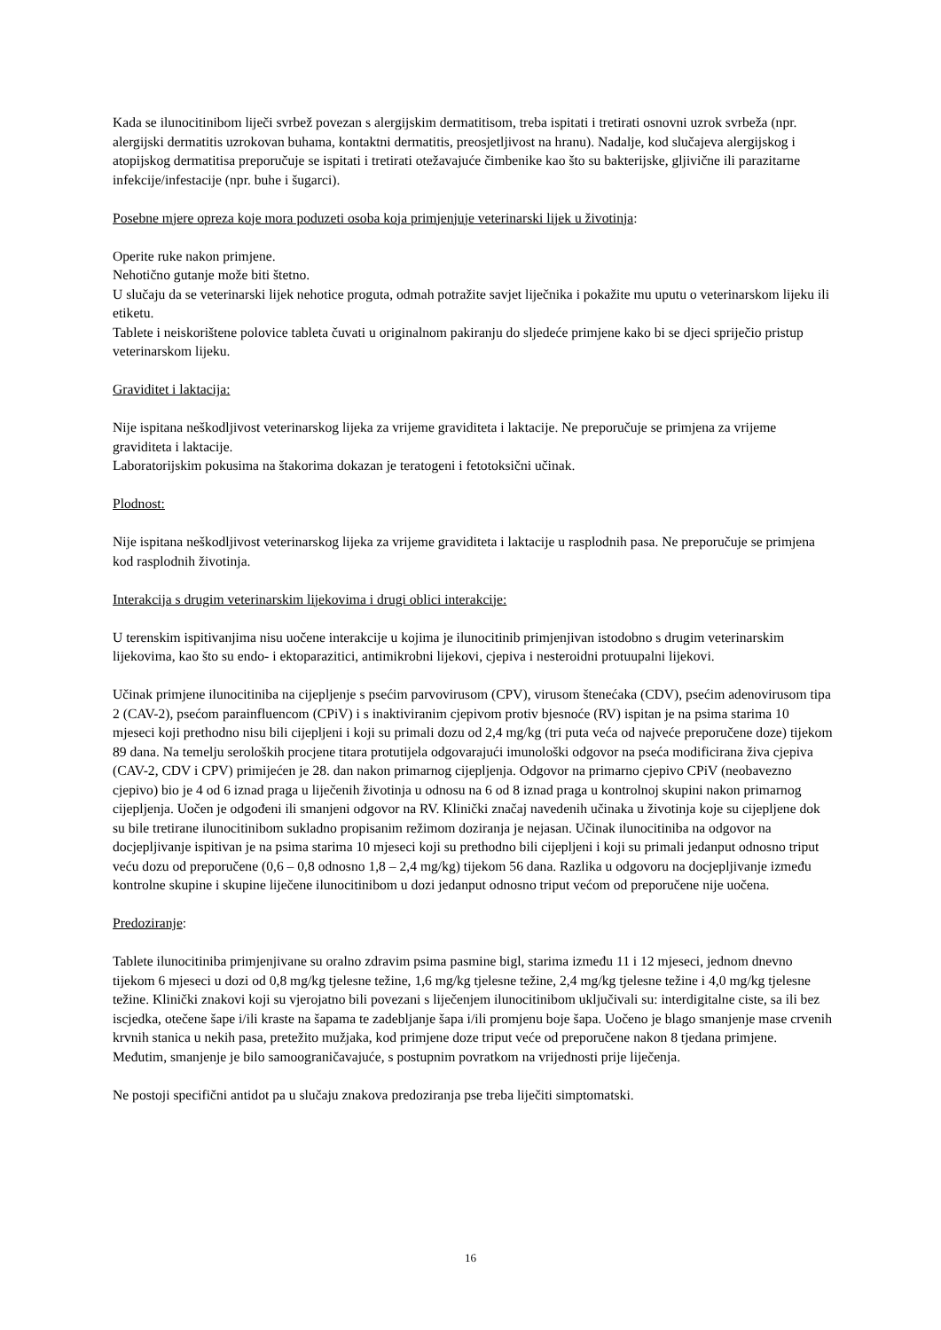Kada se ilunocitinibom liječi svrbež povezan s alergijskim dermatitisom, treba ispitati i tretirati osnovni uzrok svrbeža (npr. alergijski dermatitis uzrokovan buhama, kontaktni dermatitis, preosjetljivost na hranu). Nadalje, kod slučajeva alergijskog i atopijskog dermatitisa preporučuje se ispitati i tretirati otežavajuće čimbenike kao što su bakterijske, gljivične ili parazitarne infekcije/infestacije (npr. buhe i šugarci).
Posebne mjere opreza koje mora poduzeti osoba koja primjenjuje veterinarski lijek u životinja:
Operite ruke nakon primjene.
Nehotično gutanje može biti štetno.
U slučaju da se veterinarski lijek nehotice proguta, odmah potražite savjet liječnika i pokažite mu uputu o veterinarskom lijeku ili etiketu.
Tablete i neiskorištene polovice tableta čuvati u originalnom pakiranju do sljedeće primjene kako bi se djeci spriječio pristup veterinarskom lijeku.
Graviditet i laktacija:
Nije ispitana neškodljivost veterinarskog lijeka za vrijeme graviditeta i laktacije. Ne preporučuje se primjena za vrijeme graviditeta i laktacije.
Laboratorijskim pokusima na štakorima dokazan je teratogeni i fetotoksični učinak.
Plodnost:
Nije ispitana neškodljivost veterinarskog lijeka za vrijeme graviditeta i laktacije u rasplodnih pasa. Ne preporučuje se primjena kod rasplodnih životinja.
Interakcija s drugim veterinarskim lijekovima i drugi oblici interakcije:
U terenskim ispitivanjima nisu uočene interakcije u kojima je ilunocitinib primjenjivan istodobno s drugim veterinarskim lijekovima, kao što su endo- i ektoparazitici, antimikrobni lijekovi, cjepiva i nesteroidni protuupalni lijekovi.
Učinak primjene ilunocitiniba na cijepljenje s psećim parvovirusom (CPV), virusom štenećaka (CDV), psećim adenovirusom tipa 2 (CAV-2), psećom parainfluencom (CPiV) i s inaktiviranim cjepivom protiv bjesnoće (RV) ispitan je na psima starima 10 mjeseci koji prethodno nisu bili cijepljeni i koji su primali dozu od 2,4 mg/kg (tri puta veća od najveće preporučene doze) tijekom 89 dana. Na temelju seroloških procjene titara protutijela odgovarajući imunološki odgovor na pseća modificirana živa cjepiva (CAV-2, CDV i CPV) primijećen je 28. dan nakon primarnog cijepljenja. Odgovor na primarno cjepivo CPiV (neobavezno cjepivo) bio je 4 od 6 iznad praga u liječenih životinja u odnosu na 6 od 8 iznad praga u kontrolnoj skupini nakon primarnog cijepljenja. Uočen je odgođeni ili smanjeni odgovor na RV. Klinički značaj navedenih učinaka u životinja koje su cijepljene dok su bile tretirane ilunocitinibom sukladno propisanim režimom doziranja je nejasan. Učinak ilunocitiniba na odgovor na docjepljivanje ispitivan je na psima starima 10 mjeseci koji su prethodno bili cijepljeni i koji su primali jedanput odnosno triput veću dozu od preporučene (0,6 – 0,8 odnosno 1,8 – 2,4 mg/kg) tijekom 56 dana. Razlika u odgovoru na docjepljivanje između kontrolne skupine i skupine liječene ilunocitinibom u dozi jedanput odnosno triput većom od preporučene nije uočena.
Predoziranje:
Tablete ilunocitiniba primjenjivane su oralno zdravim psima pasmine bigl, starima između 11 i 12 mjeseci, jednom dnevno tijekom 6 mjeseci u dozi od 0,8 mg/kg tjelesne težine, 1,6 mg/kg tjelesne težine, 2,4 mg/kg tjelesne težine i 4,0 mg/kg tjelesne težine. Klinički znakovi koji su vjerojatno bili povezani s liječenjem ilunocitinibom uključivali su: interdigitalne ciste, sa ili bez iscjedka, otečene šape i/ili kraste na šapama te zadebljanje šapa i/ili promjenu boje šapa. Uočeno je blago smanjenje mase crvenih krvnih stanica u nekih pasa, pretežito mužjaka, kod primjene doze triput veće od preporučene nakon 8 tjedana primjene. Međutim, smanjenje je bilo samoograničavajuće, s postupnim povratkom na vrijednosti prije liječenja.
Ne postoji specifični antidot pa u slučaju znakova predoziranja pse treba liječiti simptomatski.
16